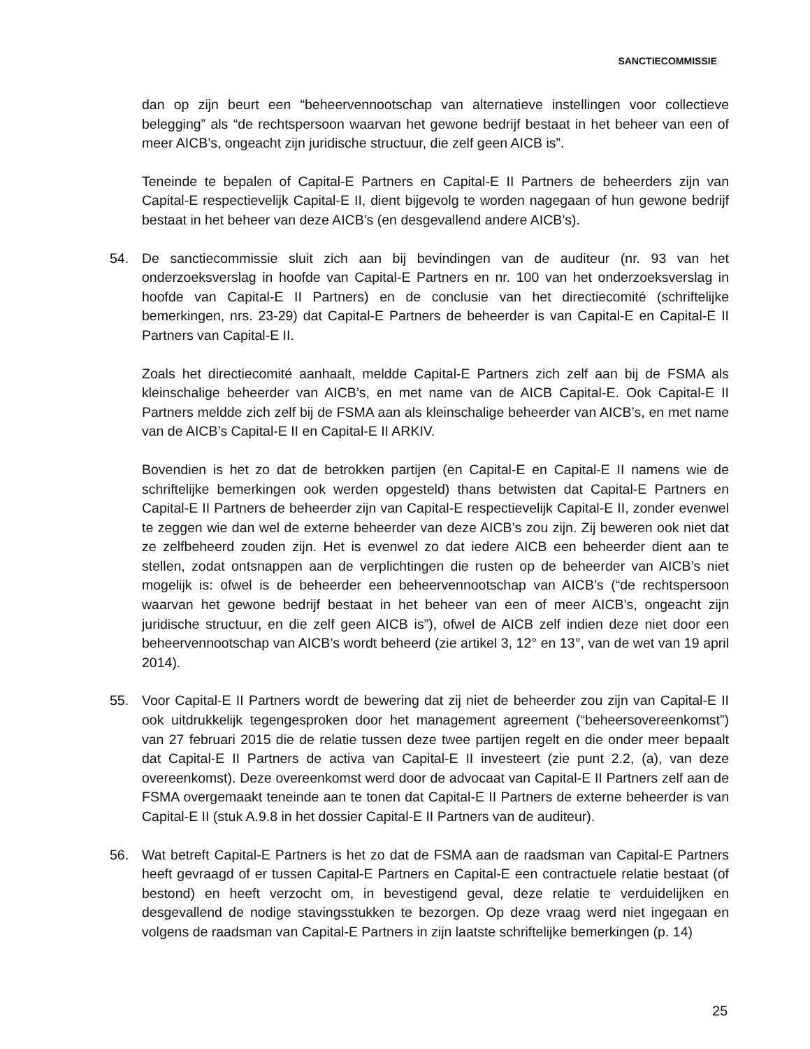SANCTIECOMMISSIE
dan op zijn beurt een “beheervennootschap van alternatieve instellingen voor collectieve belegging” als “de rechtspersoon waarvan het gewone bedrijf bestaat in het beheer van een of meer AICB’s, ongeacht zijn juridische structuur, die zelf geen AICB is”.
Teneinde te bepalen of Capital-E Partners en Capital-E II Partners de beheerders zijn van Capital-E respectievelijk Capital-E II, dient bijgevolg te worden nagegaan of hun gewone bedrijf bestaat in het beheer van deze AICB’s (en desgevallend andere AICB’s).
54. De sanctiecommissie sluit zich aan bij bevindingen van de auditeur (nr. 93 van het onderzoeksverslag in hoofde van Capital-E Partners en nr. 100 van het onderzoeksverslag in hoofde van Capital-E II Partners) en de conclusie van het directiecomité (schriftelijke bemerkingen, nrs. 23-29) dat Capital-E Partners de beheerder is van Capital-E en Capital-E II Partners van Capital-E II.
Zoals het directiecomité aanhaalt, meldde Capital-E Partners zich zelf aan bij de FSMA als kleinschalige beheerder van AICB’s, en met name van de AICB Capital-E. Ook Capital-E II Partners meldde zich zelf bij de FSMA aan als kleinschalige beheerder van AICB’s, en met name van de AICB’s Capital-E II en Capital-E II ARKIV.
Bovendien is het zo dat de betrokken partijen (en Capital-E en Capital-E II namens wie de schriftelijke bemerkingen ook werden opgesteld) thans betwisten dat Capital-E Partners en Capital-E II Partners de beheerder zijn van Capital-E respectievelijk Capital-E II, zonder evenwel te zeggen wie dan wel de externe beheerder van deze AICB’s zou zijn. Zij beweren ook niet dat ze zelfbeheerd zouden zijn. Het is evenwel zo dat iedere AICB een beheerder dient aan te stellen, zodat ontsnappen aan de verplichtingen die rusten op de beheerder van AICB’s niet mogelijk is: ofwel is de beheerder een beheervennootschap van AICB’s (“de rechtspersoon waarvan het gewone bedrijf bestaat in het beheer van een of meer AICB’s, ongeacht zijn juridische structuur, en die zelf geen AICB is”), ofwel de AICB zelf indien deze niet door een beheervennootschap van AICB’s wordt beheerd (zie artikel 3, 12° en 13°, van de wet van 19 april 2014).
55. Voor Capital-E II Partners wordt de bewering dat zij niet de beheerder zou zijn van Capital-E II ook uitdrukkelijk tegengesproken door het management agreement (“beheersovereenkomst”) van 27 februari 2015 die de relatie tussen deze twee partijen regelt en die onder meer bepaalt dat Capital-E II Partners de activa van Capital-E II investeert (zie punt 2.2, (a), van deze overeenkomst). Deze overeenkomst werd door de advocaat van Capital-E II Partners zelf aan de FSMA overgemaakt teneinde aan te tonen dat Capital-E II Partners de externe beheerder is van Capital-E II (stuk A.9.8 in het dossier Capital-E II Partners van de auditeur).
56. Wat betreft Capital-E Partners is het zo dat de FSMA aan de raadsman van Capital-E Partners heeft gevraagd of er tussen Capital-E Partners en Capital-E een contractuele relatie bestaat (of bestond) en heeft verzocht om, in bevestigend geval, deze relatie te verduidelijken en desgevallend de nodige stavingsstukken te bezorgen. Op deze vraag werd niet ingegaan en volgens de raadsman van Capital-E Partners in zijn laatste schriftelijke bemerkingen (p. 14)
25